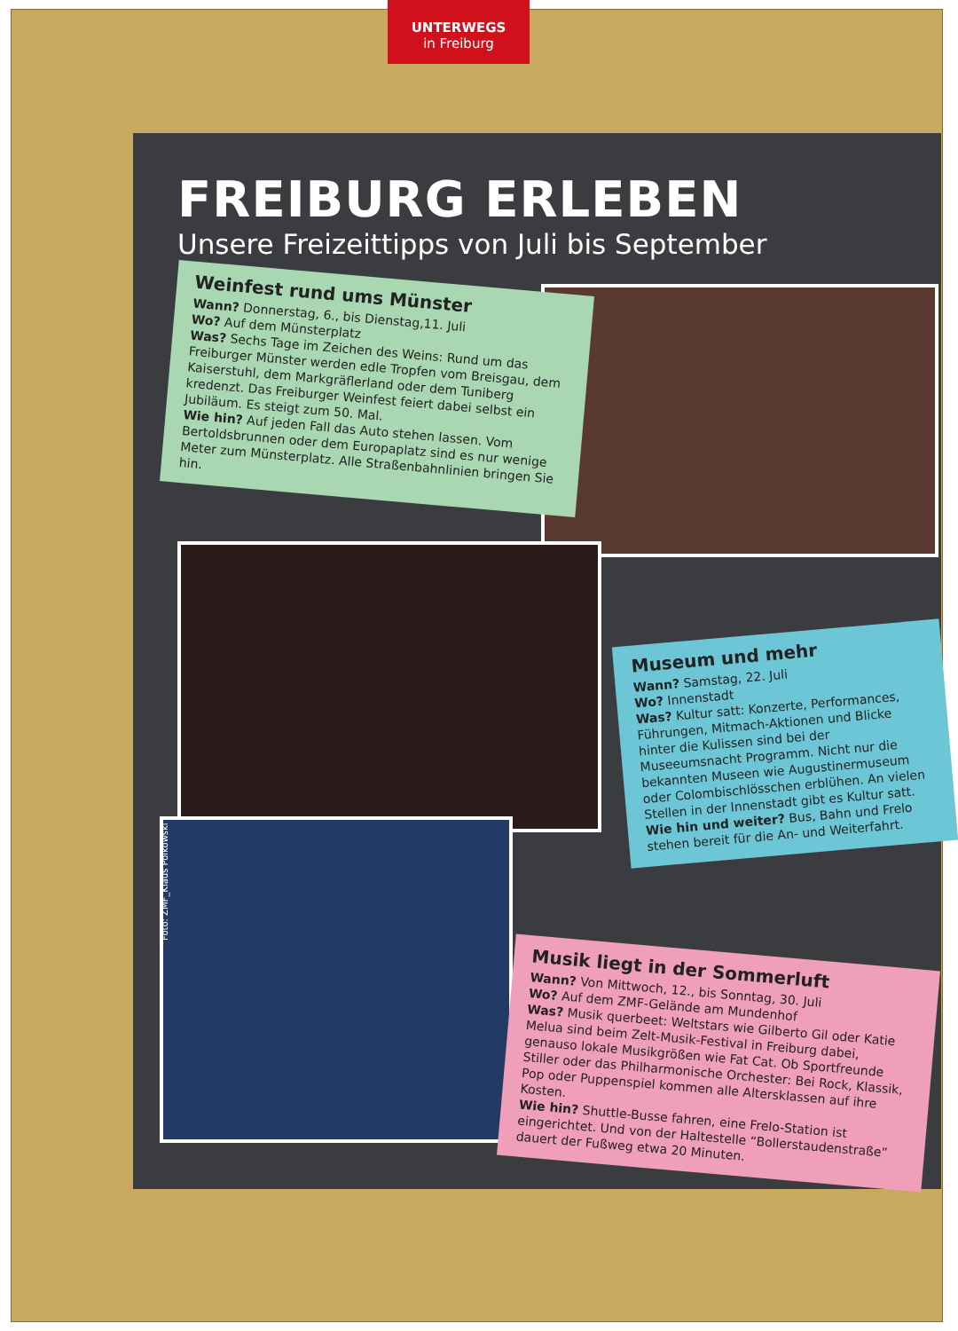UNTERWEGS
in Freiburg
FREIBURG ERLEBEN
Unsere Freizeittipps von Juli bis September
Weinfest rund ums Münster
Wann? Donnerstag, 6., bis Dienstag,11. Juli
Wo? Auf dem Münsterplatz
Was? Sechs Tage im Zeichen des Weins: Rund um das Freiburger Münster werden edle Tropfen vom Breisgau, dem Kaiserstuhl, dem Markgräflerland oder dem Tuniberg kredenzt. Das Freiburger Weinfest feiert dabei selbst ein Jubiläum. Es steigt zum 50. Mal.
Wie hin? Auf jeden Fall das Auto stehen lassen. Vom Bertoldsbrunnen oder dem Europaplatz sind es nur wenige Meter zum Münsterplatz. Alle Straßenbahnlinien bringen Sie hin.
Museum und mehr
Wann? Samstag, 22. Juli
Wo? Innenstadt
Was? Kultur satt: Konzerte, Performances, Führungen, Mitmach-Aktionen und Blicke hinter die Kulissen sind bei der Museeumsnacht Programm. Nicht nur die bekannten Museen wie Augustinermuseum oder Colombischlösschen erblühen. An vielen Stellen in der Innenstadt gibt es Kultur satt.
Wie hin und weiter? Bus, Bahn und Frelo stehen bereit für die An- und Weiterfahrt.
Musik liegt in der Sommerluft
Wann? Von Mittwoch, 12., bis Sonntag, 30. Juli
Wo? Auf dem ZMF-Gelände am Mundenhof
Was? Musik querbeet: Weltstars wie Gilberto Gil oder Katie Melua sind beim Zelt-Musik-Festival in Freiburg dabei, genauso lokale Musikgrößen wie Fat Cat. Ob Sportfreunde Stiller oder das Philharmonische Orchester: Bei Rock, Klassik, Pop oder Puppenspiel kommen alle Altersklassen auf ihre Kosten.
Wie hin? Shuttle-Busse fahren, eine Frelo-Station ist eingerichtet. Und von der Haltestelle “Bollerstaudenstraße” dauert der Fußweg etwa 20 Minuten.
Foto: ZMF_Klaus Polkowski